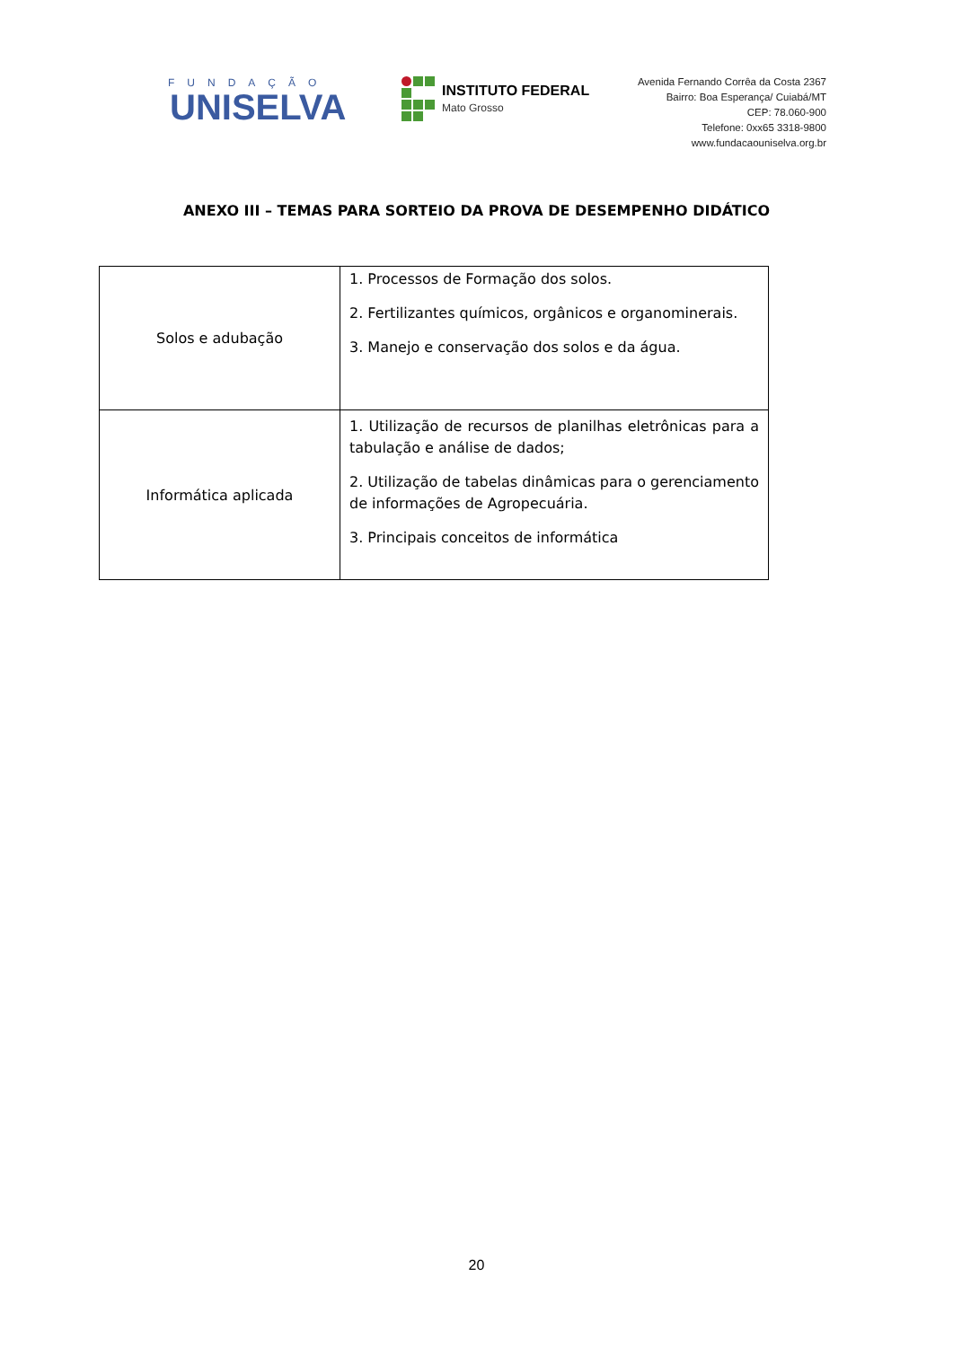FUNDAÇÃO
UNISELVA
INSTITUTO FEDERAL
Mato Grosso
Avenida Fernando Corrêa da Costa 2367
Bairro: Boa Esperança/ Cuiabá/MT
CEP: 78.060-900
Telefone: 0xx65 3318-9800
www.fundacaouniselva.org.br
ANEXO III – TEMAS PARA SORTEIO DA PROVA DE DESEMPENHO DIDÁTICO
| Solos e adubação | 1. Processos de Formação dos solos. 2. Fertilizantes químicos, orgânicos e organominerais. 3. Manejo e conservação dos solos e da água. |
| Informática aplicada | 1. Utilização de recursos de planilhas eletrônicas para a tabulação e análise de dados; 2. Utilização de tabelas dinâmicas para o gerenciamento de informações de Agropecuária. 3. Principais conceitos de informática |
20